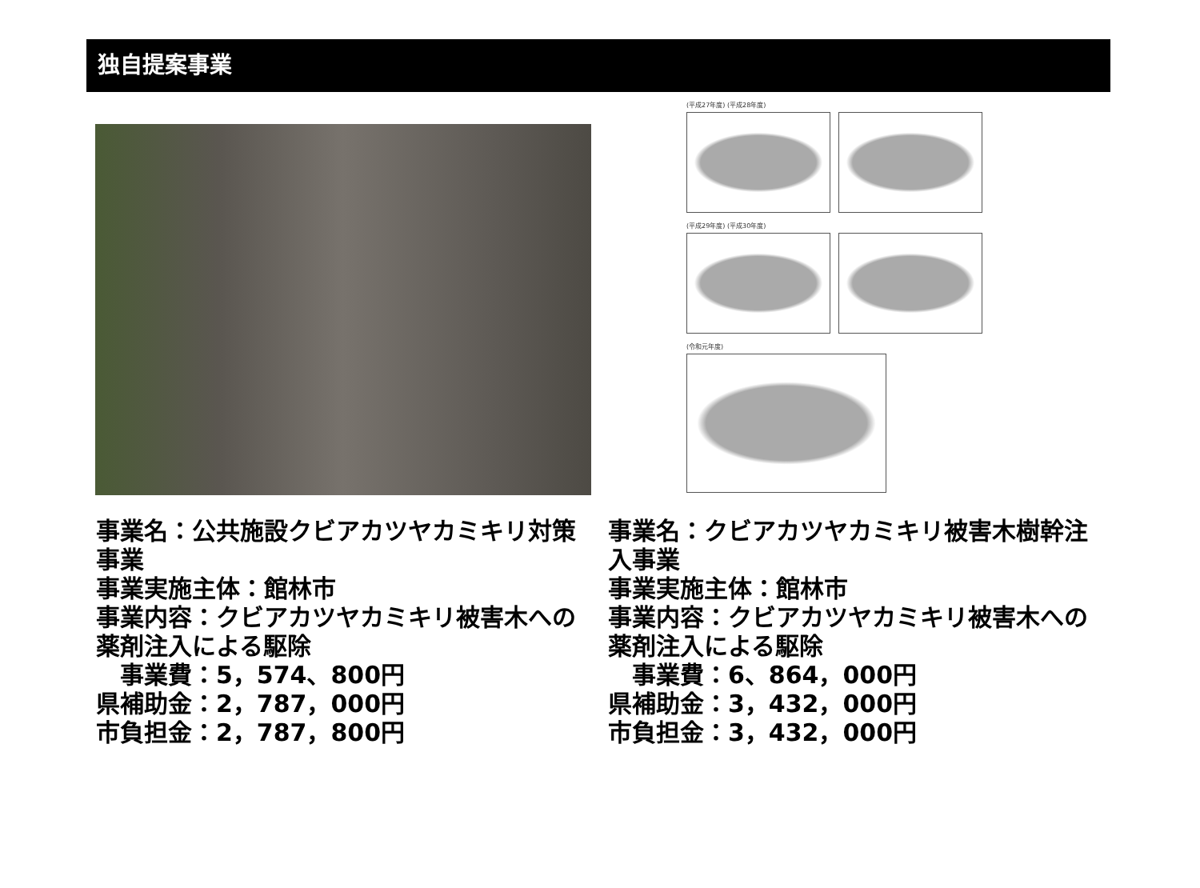独自提案事業
(平成27年度) (平成28年度)
(平成29年度) (平成30年度)
(令和元年度)
事業名：公共施設クビアカツヤカミキリ対策事業
事業実施主体：館林市
事業内容：クビアカツヤカミキリ被害木への薬剤注入による駆除
　事業費：5，574、800円
県補助金：2，787，000円
市負担金：2，787，800円
事業名：クビアカツヤカミキリ被害木樹幹注入事業
事業実施主体：館林市
事業内容：クビアカツヤカミキリ被害木への薬剤注入による駆除
　事業費：6、864，000円
県補助金：3，432，000円
市負担金：3，432，000円